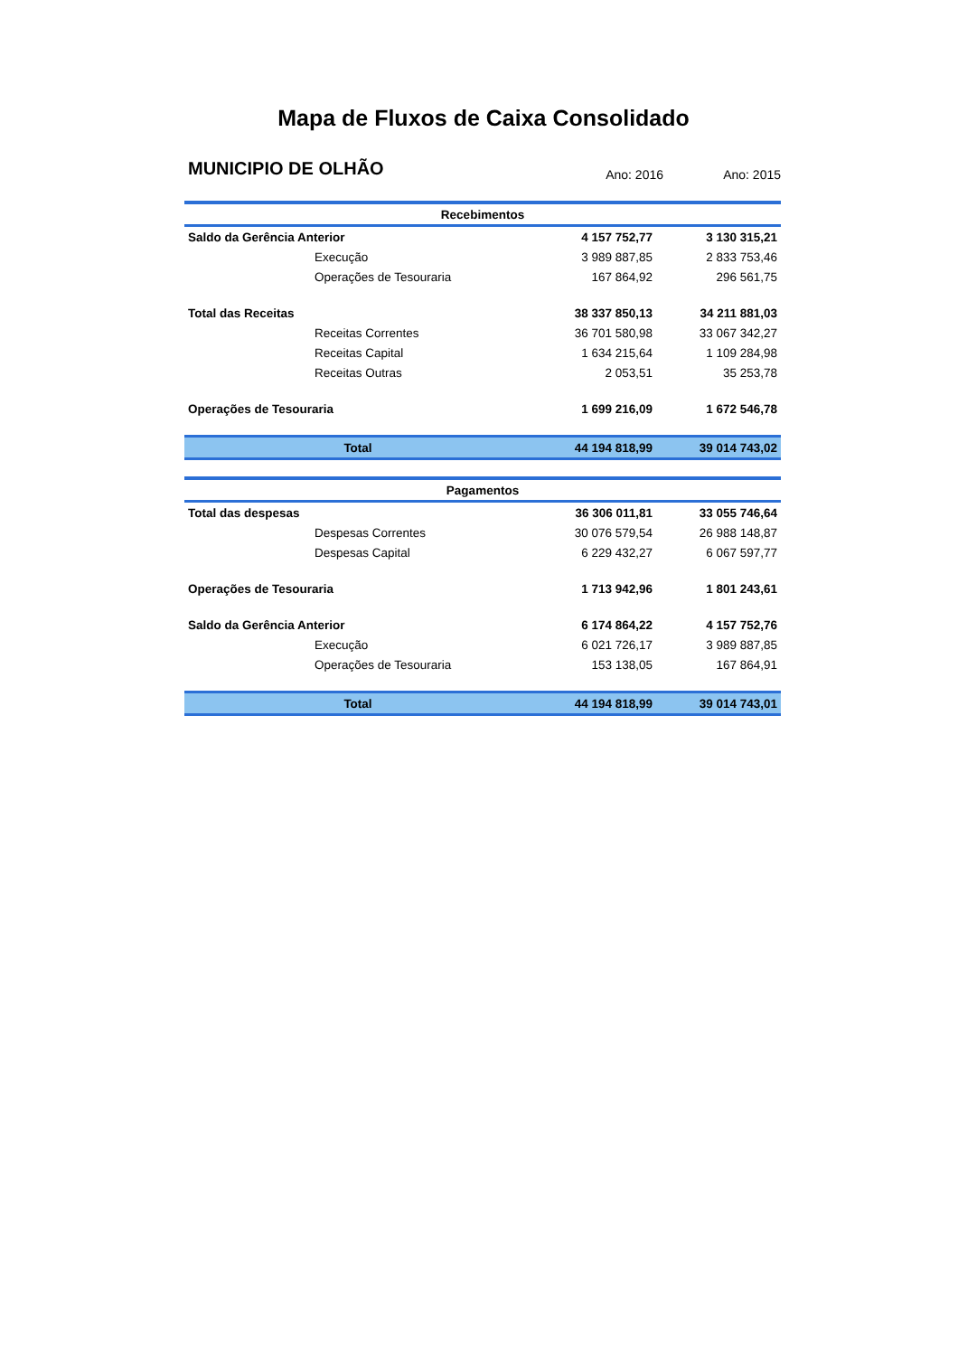Mapa de Fluxos de Caixa Consolidado
MUNICIPIO DE OLHÃO Ano: 2016 Ano: 2015
| Recebimentos | | |
| Saldo da Gerência Anterior | 4 157 752,77 | 3 130 315,21 |
| Execução | 3 989 887,85 | 2 833 753,46 |
| Operações de Tesouraria | 167 864,92 | 296 561,75 |
| Total das Receitas | 38 337 850,13 | 34 211 881,03 |
| Receitas Correntes | 36 701 580,98 | 33 067 342,27 |
| Receitas Capital | 1 634 215,64 | 1 109 284,98 |
| Receitas Outras | 2 053,51 | 35 253,78 |
| Operações de Tesouraria | 1 699 216,09 | 1 672 546,78 |
| Total | 44 194 818,99 | 39 014 743,02 |
| Pagamentos | | |
| Total das despesas | 36 306 011,81 | 33 055 746,64 |
| Despesas Correntes | 30 076 579,54 | 26 988 148,87 |
| Despesas Capital | 6 229 432,27 | 6 067 597,77 |
| Operações de Tesouraria | 1 713 942,96 | 1 801 243,61 |
| Saldo da Gerência Anterior | 6 174 864,22 | 4 157 752,76 |
| Execução | 6 021 726,17 | 3 989 887,85 |
| Operações de Tesouraria | 153 138,05 | 167 864,91 |
| Total | 44 194 818,99 | 39 014 743,01 |